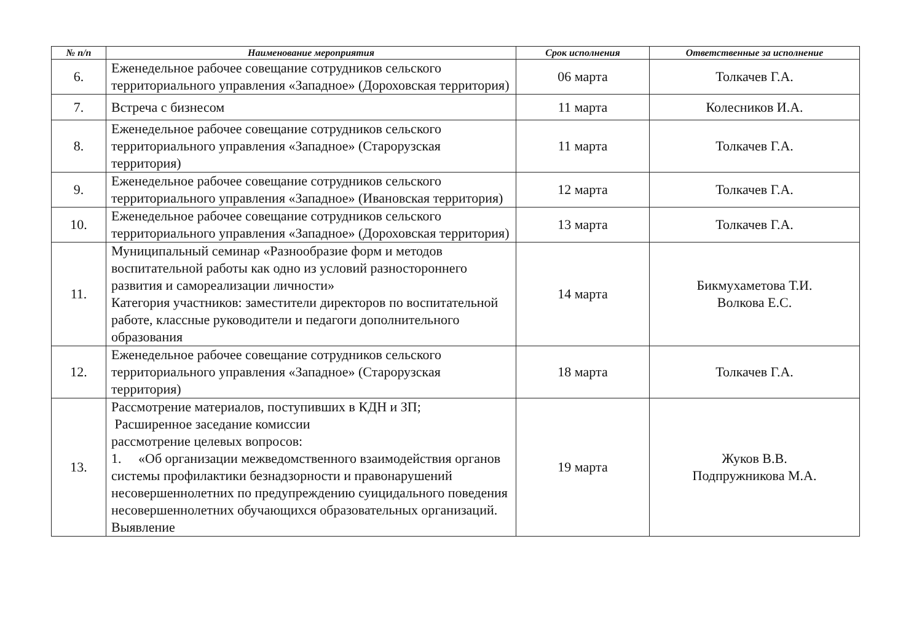| № п/п | Наименование мероприятия | Срок исполнения | Ответственные за исполнение |
| --- | --- | --- | --- |
| 6. | Еженедельное рабочее совещание сотрудников сельского территориального управления «Западное» (Дороховская территория) | 06 марта | Толкачев Г.А. |
| 7. | Встреча с бизнесом | 11 марта | Колесников И.А. |
| 8. | Еженедельное рабочее совещание сотрудников сельского территориального управления «Западное» (Старорузская территория) | 11 марта | Толкачев Г.А. |
| 9. | Еженедельное рабочее совещание сотрудников сельского территориального управления «Западное» (Ивановская территория) | 12 марта | Толкачев Г.А. |
| 10. | Еженедельное рабочее совещание сотрудников сельского территориального управления «Западное» (Дороховская территория) | 13 марта | Толкачев Г.А. |
| 11. | Муниципальный семинар «Разнообразие форм и методов воспитательной работы как одно из условий разностороннего развития и самореализации личности» Категория участников: заместители директоров по воспитательной работе, классные руководители и педагоги дополнительного образования | 14 марта | Бикмухаметова Т.И. Волкова Е.С. |
| 12. | Еженедельное рабочее совещание сотрудников сельского территориального управления «Западное» (Старорузская территория) | 18 марта | Толкачев Г.А. |
| 13. | Рассмотрение материалов, поступивших в КДН и ЗП; Расширенное заседание комиссии рассмотрение целевых вопросов: 1. «Об организации межведомственного взаимодействия органов системы профилактики безнадзорности и правонарушений несовершеннолетних по предупреждению суицидального поведения несовершеннолетних обучающихся образовательных организаций. Выявление | 19 марта | Жуков В.В. Подпружникова М.А. |